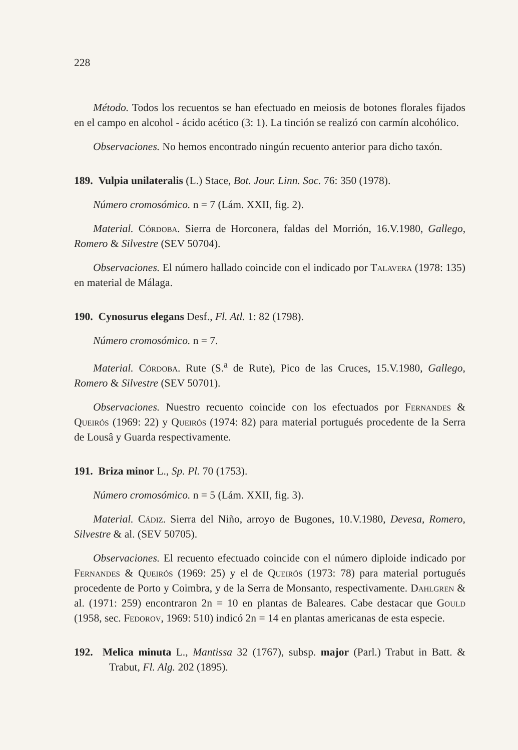228
Método. Todos los recuentos se han efectuado en meiosis de botones florales fijados en el campo en alcohol - ácido acético (3: 1). La tinción se realizó con carmín alcohólico.
Observaciones. No hemos encontrado ningún recuento anterior para dicho taxón.
189. Vulpia unilateralis (L.) Stace, Bot. Jour. Linn. Soc. 76: 350 (1978).
Número cromosómico. n = 7 (Lám. XXII, fig. 2).
Material. Córdoba. Sierra de Horconera, faldas del Morrión, 16.V.1980, Gallego, Romero & Silvestre (SEV 50704).
Observaciones. El número hallado coincide con el indicado por Talavera (1978: 135) en material de Málaga.
190. Cynosurus elegans Desf., Fl. Atl. 1: 82 (1798).
Número cromosómico. n = 7.
Material. Córdoba. Rute (S.<sup>a</sup> de Rute), Pico de las Cruces, 15.V.1980, Gallego, Romero & Silvestre (SEV 50701).
Observaciones. Nuestro recuento coincide con los efectuados por Fernandes & Queirós (1969: 22) y Queirós (1974: 82) para material portugués procedente de la Serra de Lousâ y Guarda respectivamente.
191. Briza minor L., Sp. Pl. 70 (1753).
Número cromosómico. n = 5 (Lám. XXII, fig. 3).
Material. Cádiz. Sierra del Niño, arroyo de Bugones, 10.V.1980, Devesa, Romero, Silvestre & al. (SEV 50705).
Observaciones. El recuento efectuado coincide con el número diploide indicado por Fernandes & Queirós (1969: 25) y el de Queirós (1973: 78) para material portugués procedente de Porto y Coimbra, y de la Serra de Monsanto, respectivamente. Dahlgren & al. (1971: 259) encontraron 2n = 10 en plantas de Baleares. Cabe destacar que Gould (1958, sec. Fedorov, 1969: 510) indicó 2n = 14 en plantas americanas de esta especie.
192. Melica minuta L., Mantissa 32 (1767), subsp. major (Parl.) Trabut in Batt. & Trabut, Fl. Alg. 202 (1895).